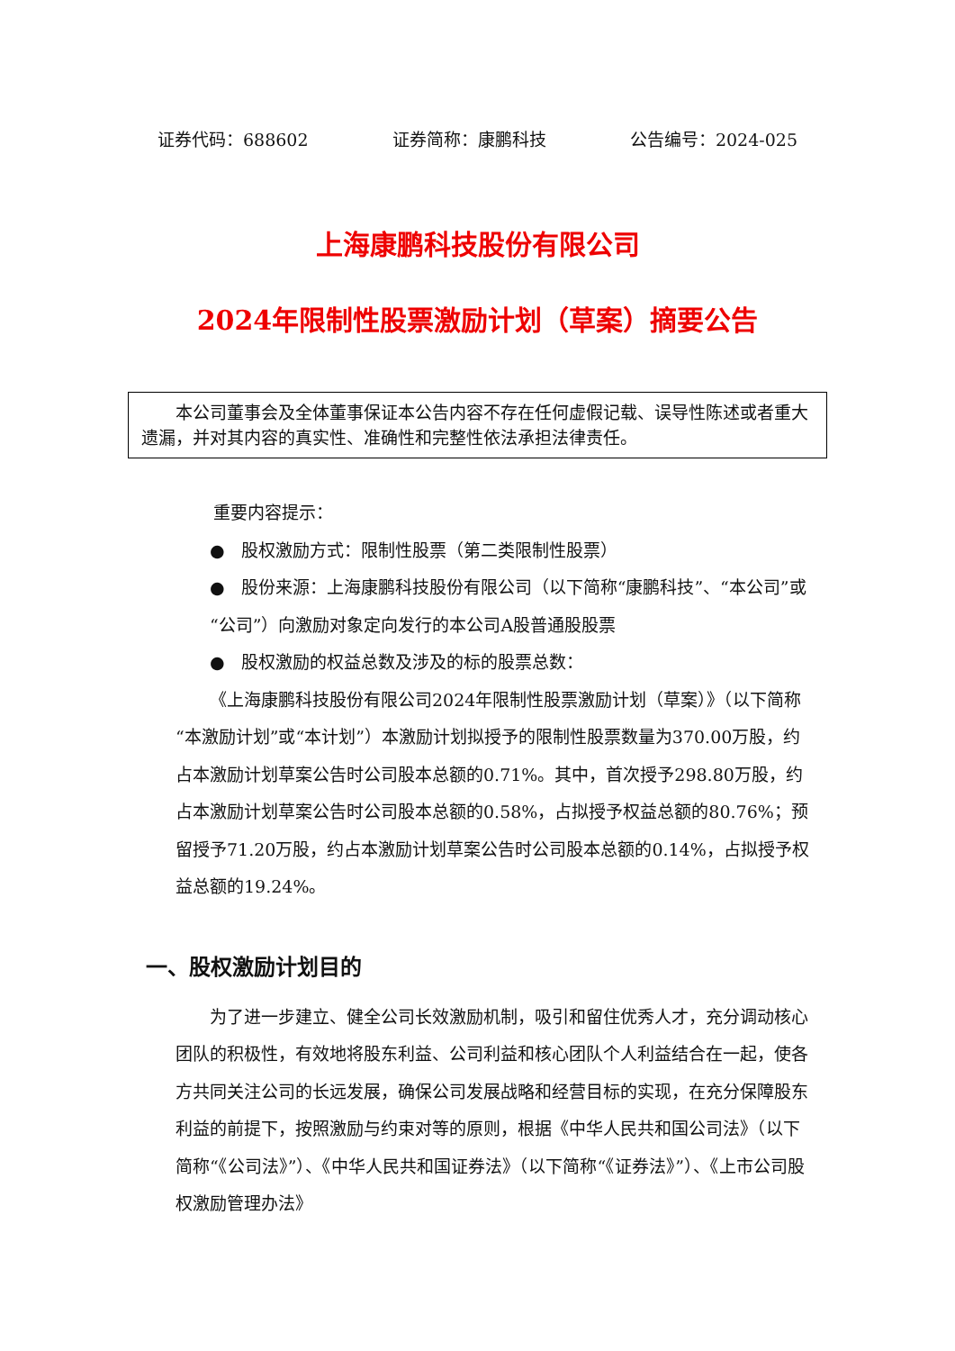证券代码：688602 证券简称：康鹏科技 公告编号：2024-025
上海康鹏科技股份有限公司
2024年限制性股票激励计划（草案）摘要公告
本公司董事会及全体董事保证本公告内容不存在任何虚假记载、误导性陈述或者重大遗漏，并对其内容的真实性、准确性和完整性依法承担法律责任。
重要内容提示：
● 股权激励方式：限制性股票（第二类限制性股票）
● 股份来源：上海康鹏科技股份有限公司（以下简称“康鹏科技”、“本公司”或“公司”）向激励对象定向发行的本公司A股普通股股票
● 股权激励的权益总数及涉及的标的股票总数：
《上海康鹏科技股份有限公司2024年限制性股票激励计划（草案）》（以下简称“本激励计划”或“本计划”）本激励计划拟授予的限制性股票数量为370.00万股，约占本激励计划草案公告时公司股本总额的0.71%。其中，首次授予298.80万股，约占本激励计划草案公告时公司股本总额的0.58%，占拟授予权益总额的80.76%；预留授予71.20万股，约占本激励计划草案公告时公司股本总额的0.14%，占拟授予权益总额的19.24%。
一、股权激励计划目的
为了进一步建立、健全公司长效激励机制，吸引和留住优秀人才，充分调动核心团队的积极性，有效地将股东利益、公司利益和核心团队个人利益结合在一起，使各方共同关注公司的长远发展，确保公司发展战略和经营目标的实现，在充分保障股东利益的前提下，按照激励与约束对等的原则，根据《中华人民共和国公司法》（以下简称“《公司法》”）、《中华人民共和国证券法》（以下简称“《证券法》”）、《上市公司股权激励管理办法》